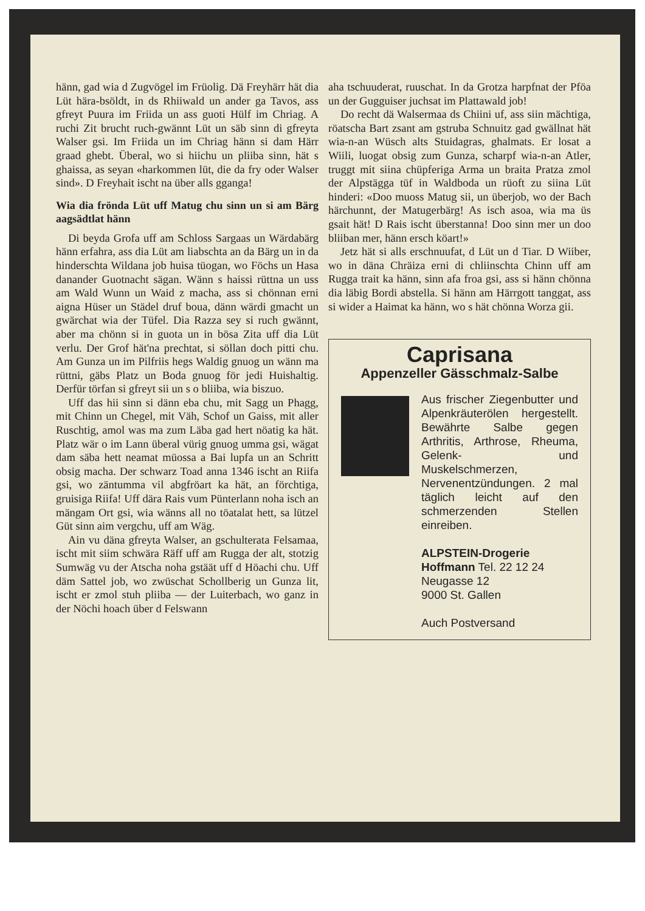hänn, gad wia d Zugvögel im Früolig. Dä Freyhärr hät dia Lüt hära-bsöldt, in ds Rhiiwald un ander ga Tavos, ass gfreyt Puura im Friida un ass guoti Hülf im Chriag. A ruchi Zit brucht ruch-gwännt Lüt un säb sinn di gfreyta Walser gsi. Im Friida un im Chriag hänn si dam Härr graad ghebt. Überal, wo si hiichu un pliiba sinn, hät s ghaissa, as seyan «harkommen lüt, die da fry oder Walser sind». D Freyhait ischt na über alls gganga!
Wia dia frönda Lüt uff Matug chu sinn un si am Bärg aagsädtlat hänn
Di beyda Grofa uff am Schloss Sargaas un Wärdabärg hänn erfahra, ass dia Lüt am liabschta an da Bärg un in da hinderschta Wildana job huisa tüogan, wo Föchs un Hasa danander Guotnacht sägan. Wänn s haissi rüttna un uss am Wald Wunn un Waid z macha, ass si chönnan erni aigna Hüser un Städel druf boua, dänn wärdi gmacht un gwärchat wia der Tüfel. Dia Razza sey si ruch gwännt, aber ma chönn si in guota un in bösa Zita uff dia Lüt verlu. Der Grof hät'na prechtat, si söllan doch pitti chu. Am Gunza un im Pilfriis hegs Waldig gnuog un wänn ma rüttni, gäbs Platz un Boda gnuog för jedi Huishaltig. Derfür törfan si gfreyt sii un s o bliiba, wia biszuo.
Uff das hii sinn si dänn eba chu, mit Sagg un Phagg, mit Chinn un Chegel, mit Väh, Schof un Gaiss, mit aller Ruschtig, amol was ma zum Läba gad hert nöatig ka hät. Platz wär o im Lann überal vürig gnuog umma gsi, wägat dam säba hett neamat müossa a Bai lupfa un an Schritt obsig macha. Der schwarz Toad anna 1346 ischt an Riifa gsi, wo zäntumma vil abgfröart ka hät, an förchtiga, gruisiga Riifa! Uff dära Rais vum Pünterlann noha isch an mängam Ort gsi, wia wänns all no töatalat hett, sa lützel Güt sinn aim vergchu, uff am Wäg.
Ain vu däna gfreyta Walser, an gschulterata Felsamaa, ischt mit siim schwära Räff uff am Rugga der alt, stotzig Sumwäg vu der Atscha noha gstäät uff d Höachi chu. Uff däm Sattel job, wo zwüschat Schollberig un Gunza lit, ischt er zmol stuh pliiba — der Luiterbach, wo ganz in der Nöchi hoach über d Felswann
aha tschuuderat, ruuschat. In da Grotza harpfnat der Pföa un der Gugguiser juchsat im Plattawald job!
Do recht dä Walsermaa ds Chiini uf, ass siin mächtiga, röatscha Bart zsant am gstruba Schnuitz gad gwällnat hät wia-n-an Wüsch alts Stuidagras, ghalmats. Er losat a Wiili, luogat obsig zum Gunza, scharpf wia-n-an Atler, truggt mit siina chüpferiga Arma un braita Pratza zmol der Alpstägga tüf in Waldboda un rüoft zu siina Lüt hinderi: «Doo muoss Matug sii, un überjob, wo der Bach härchunnt, der Matugerbärg! As isch asoa, wia ma üs gsait hät! D Rais ischt überstanna! Doo sinn mer un doo bliiban mer, hänn ersch köart!»
Jetz hät si alls erschnuufat, d Lüt un d Tiar. D Wiiber, wo in däna Chräiza erni di chliinschta Chinn uff am Rugga trait ka hänn, sinn afa froa gsi, ass si hänn chönna dia läbig Bordi abstella. Si hänn am Härrgott tanggat, ass si wider a Haimat ka hänn, wo s hät chönna Worza gii.
Caprisana
Appenzeller Gässchmalz-Salbe
Aus frischer Ziegenbutter und Alpenkräuterölen hergestellt. Bewährte Salbe gegen Arthritis, Arthrose, Rheuma, Gelenk- und Muskelschmerzen, Nervenentzündungen. 2 mal täglich leicht auf den schmerzenden Stellen einreiben.
ALPSTEIN-Drogerie
Hoffmann Tel. 22 12 24
Neugasse 12
9000 St. Gallen
Auch Postversand